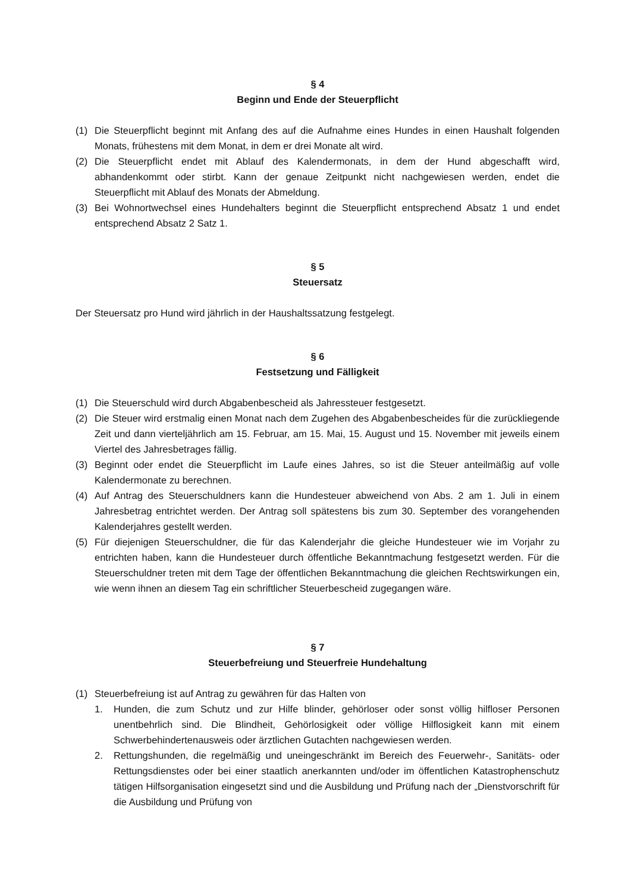§ 4
Beginn und Ende der Steuerpflicht
(1) Die Steuerpflicht beginnt mit Anfang des auf die Aufnahme eines Hundes in einen Haushalt folgenden Monats, frühestens mit dem Monat, in dem er drei Monate alt wird.
(2) Die Steuerpflicht endet mit Ablauf des Kalendermonats, in dem der Hund abgeschafft wird, abhandenkommt oder stirbt. Kann der genaue Zeitpunkt nicht nachgewiesen werden, endet die Steuerpflicht mit Ablauf des Monats der Abmeldung.
(3) Bei Wohnortwechsel eines Hundehalters beginnt die Steuerpflicht entsprechend Absatz 1 und endet entsprechend Absatz 2 Satz 1.
§ 5
Steuersatz
Der Steuersatz pro Hund wird jährlich in der Haushaltssatzung festgelegt.
§ 6
Festsetzung und Fälligkeit
(1) Die Steuerschuld wird durch Abgabenbescheid als Jahressteuer festgesetzt.
(2) Die Steuer wird erstmalig einen Monat nach dem Zugehen des Abgabenbescheides für die zurückliegende Zeit und dann vierteljährlich am 15. Februar, am 15. Mai, 15. August und 15. November mit jeweils einem Viertel des Jahresbetrages fällig.
(3) Beginnt oder endet die Steuerpflicht im Laufe eines Jahres, so ist die Steuer anteilmäßig auf volle Kalendermonate zu berechnen.
(4) Auf Antrag des Steuerschuldners kann die Hundesteuer abweichend von Abs. 2 am 1. Juli in einem Jahresbetrag entrichtet werden. Der Antrag soll spätestens bis zum 30. September des vorangehenden Kalenderjahres gestellt werden.
(5) Für diejenigen Steuerschuldner, die für das Kalenderjahr die gleiche Hundesteuer wie im Vorjahr zu entrichten haben, kann die Hundesteuer durch öffentliche Bekanntmachung festgesetzt werden. Für die Steuerschuldner treten mit dem Tage der öffentlichen Bekanntmachung die gleichen Rechtswirkungen ein, wie wenn ihnen an diesem Tag ein schriftlicher Steuerbescheid zugegangen wäre.
§ 7
Steuerbefreiung und Steuerfreie Hundehaltung
(1) Steuerbefreiung ist auf Antrag zu gewähren für das Halten von
1. Hunden, die zum Schutz und zur Hilfe blinder, gehörloser oder sonst völlig hilfloser Personen unentbehrlich sind. Die Blindheit, Gehörlosigkeit oder völlige Hilflosigkeit kann mit einem Schwerbehindertenausweis oder ärztlichen Gutachten nachgewiesen werden.
2. Rettungshunden, die regelmäßig und uneingeschränkt im Bereich des Feuerwehr-, Sanitäts- oder Rettungsdienstes oder bei einer staatlich anerkannten und/oder im öffentlichen Katastrophenschutz tätigen Hilfsorganisation eingesetzt sind und die Ausbildung und Prüfung nach der „Dienstvorschrift für die Ausbildung und Prüfung von